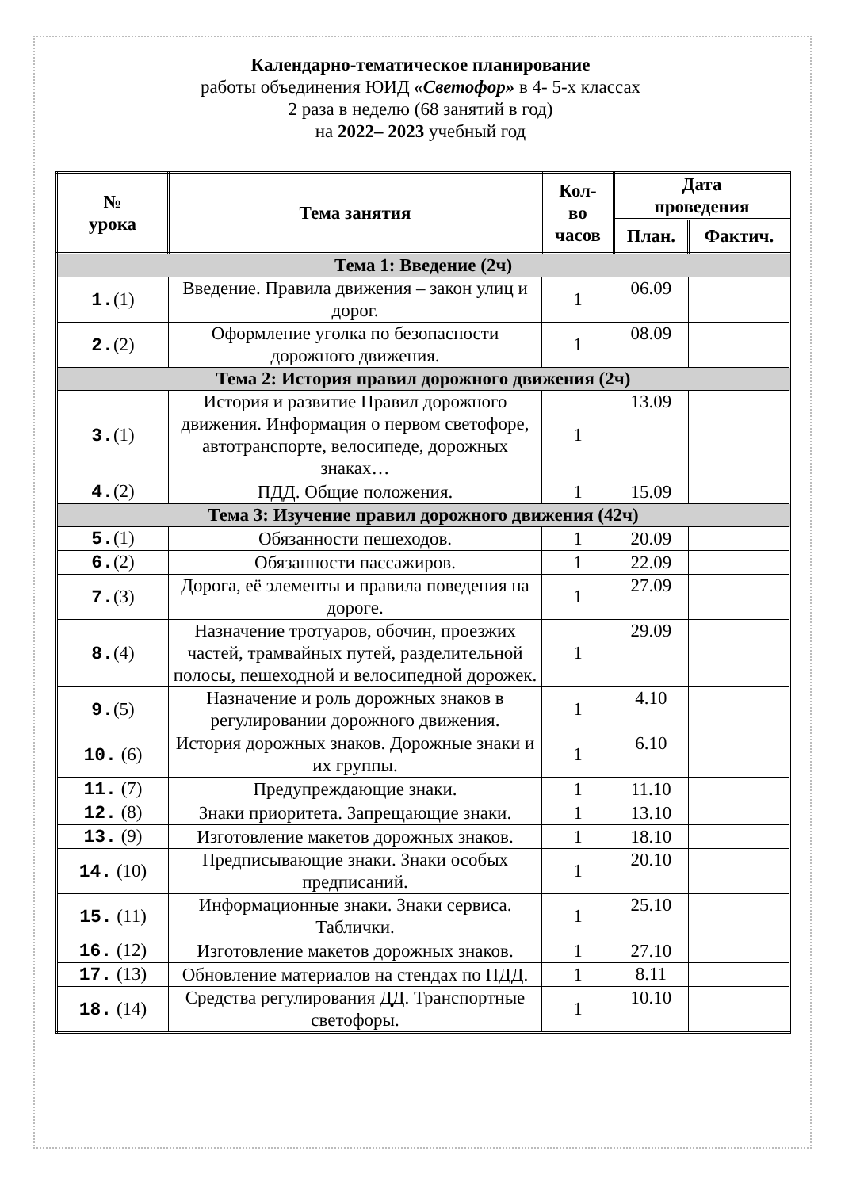Календарно-тематическое планирование
работы объединения ЮИД «Светофор» в 4- 5-х классах
2 раза в неделю (68 занятий в год)
на 2022– 2023 учебный год
| № урока | Тема занятия | Кол- во часов | Дата проведения | |
| --- | --- | --- | --- | --- |
| | | | План. | Фактич. |
| Тема 1: Введение (2ч) | | | | |
| 1. (1) | Введение. Правила движения – закон улиц и дорог. | 1 | 06.09 | |
| 2. (2) | Оформление уголка по безопасности дорожного движения. | 1 | 08.09 | |
| Тема 2: История правил дорожного движения (2ч) | | | | |
| 3. (1) | История и развитие Правил дорожного движения. Информация о первом светофоре, автотранспорте, велосипеде, дорожных знаках… | 1 | 13.09 | |
| 4. (2) | ПДД. Общие положения. | 1 | 15.09 | |
| Тема 3: Изучение правил дорожного движения (42ч) | | | | |
| 5. (1) | Обязанности пешеходов. | 1 | 20.09 | |
| 6. (2) | Обязанности пассажиров. | 1 | 22.09 | |
| 7. (3) | Дорога, её элементы и правила поведения на дороге. | 1 | 27.09 | |
| 8. (4) | Назначение тротуаров, обочин, проезжих частей, трамвайных путей, разделительной полосы, пешеходной и велосипедной дорожек. | 1 | 29.09 | |
| 9. (5) | Назначение и роль дорожных знаков в регулировании дорожного движения. | 1 | 4.10 | |
| 10. (6) | История дорожных знаков. Дорожные знаки и их группы. | 1 | 6.10 | |
| 11. (7) | Предупреждающие знаки. | 1 | 11.10 | |
| 12. (8) | Знаки приоритета. Запрещающие знаки. | 1 | 13.10 | |
| 13. (9) | Изготовление макетов дорожных знаков. | 1 | 18.10 | |
| 14. (10) | Предписывающие знаки. Знаки особых предписаний. | 1 | 20.10 | |
| 15. (11) | Информационные знаки. Знаки сервиса. Таблички. | 1 | 25.10 | |
| 16. (12) | Изготовление макетов дорожных знаков. | 1 | 27.10 | |
| 17. (13) | Обновление материалов на стендах по ПДД. | 1 | 8.11 | |
| 18. (14) | Средства регулирования ДД. Транспортные светофоры. | 1 | 10.10 | |